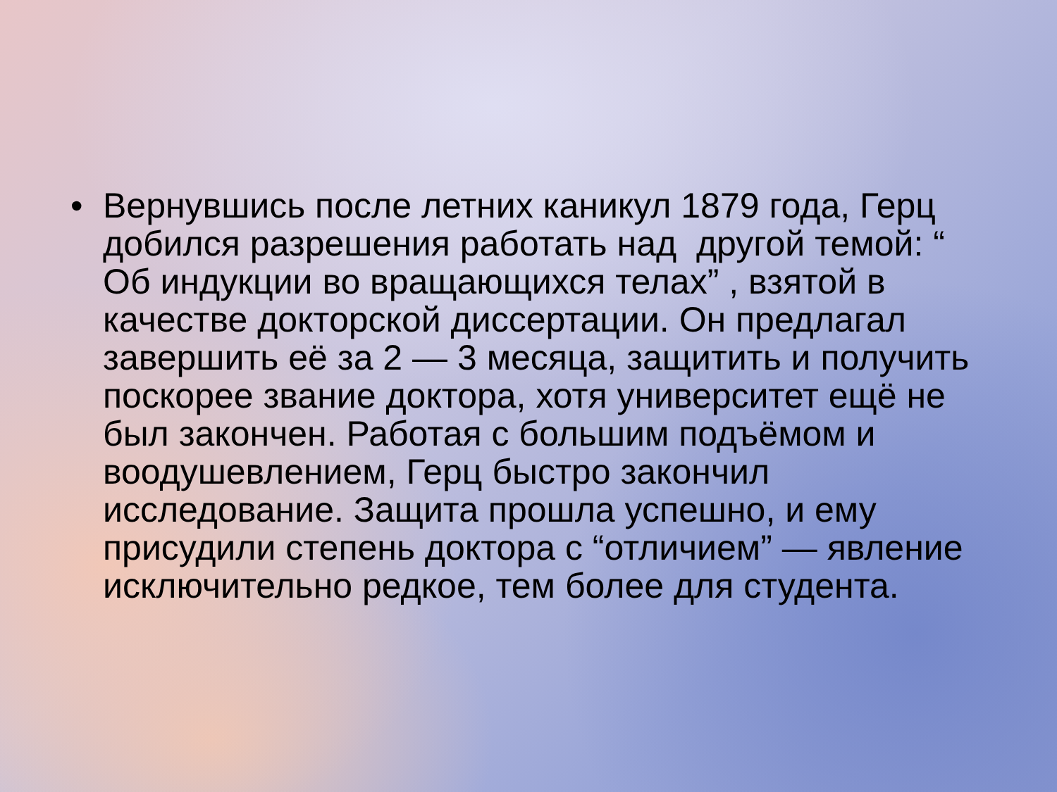• Вернувшись после летних каникул 1879 года, Герц добился разрешения работать над другой темой: “ Об индукции во вращающихся телах” , взятой в качестве докторской диссертации. Он предлагал завершить её за 2 — 3 месяца, защитить и получить поскорее звание доктора, хотя университет ещё не был закончен. Работая с большим подъёмом и воодушевлением, Герц быстро закончил исследование. Защита прошла успешно, и ему присудили степень доктора с “отличием” — явление исключительно редкое, тем более для студента.